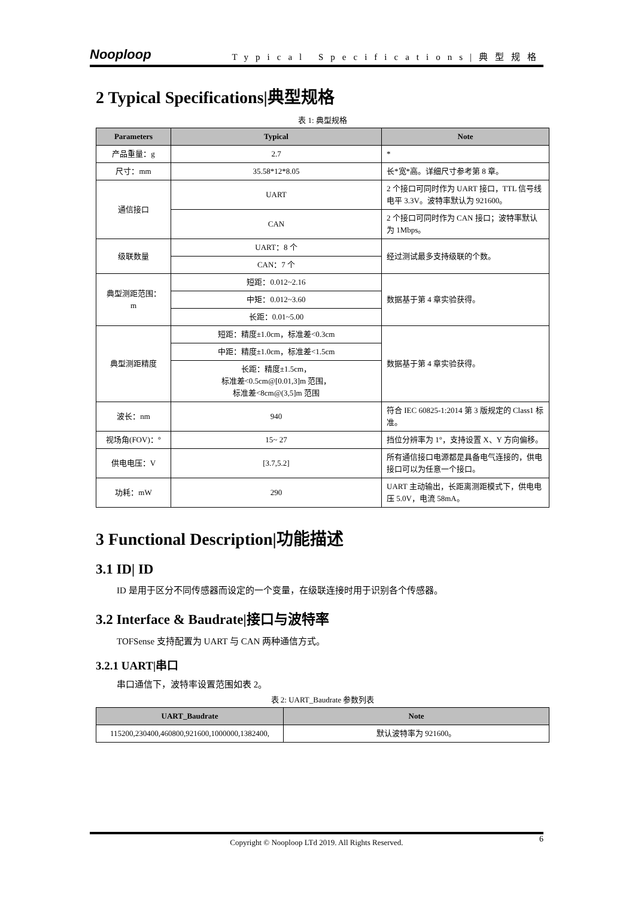Nooploop Typical Specifications|典型规格
2 Typical Specifications|典型规格
表 1: 典型规格
| Parameters | Typical | Note |
| --- | --- | --- |
| 产品重量：g | 2.7 | * |
| 尺寸：mm | 35.58*12*8.05 | 长*宽*高。详细尺寸参考第 8 章。 |
| 通信接口 | UART | 2 个接口可同时作为 UART 接口，TTL 信号线电平 3.3V。波特率默认为 921600。 |
| | CAN | 2 个接口可同时作为 CAN 接口；波特率默认为 1Mbps。 |
| 级联数量 | UART：8 个 | 经过测试最多支持级联的个数。 |
| | CAN：7 个 | |
| 典型测距范围： m | 短距：0.012~2.16 | 数据基于第 4 章实验获得。 |
| | 中矩：0.012~3.60 | |
| | 长距：0.01~5.00 | |
| 典型测距精度 | 短距：精度±1.0cm，标准差<0.3cm | 数据基于第 4 章实验获得。 |
| | 中距：精度±1.0cm，标准差<1.5cm | |
| | 长距：精度±1.5cm， 标准差<0.5cm@[0.01,3]m 范围， 标准差<8cm@(3,5]m 范围 | |
| 波长：nm | 940 | 符合 IEC 60825-1:2014 第 3 版规定的 Class1 标准。 |
| 视场角(FOV)：° | 15~ 27 | 挡位分辨率为 1°，支持设置 X、Y 方向偏移。 |
| 供电电压：V | [3.7,5.2] | 所有通信接口电源都是具备电气连接的，供电接口可以为任意一个接口。 |
| 功耗：mW | 290 | UART 主动输出，长距离测距模式下，供电电压 5.0V，电流 58mA。 |
3 Functional Description|功能描述
3.1 ID| ID
ID 是用于区分不同传感器而设定的一个变量，在级联连接时用于识别各个传感器。
3.2 Interface & Baudrate|接口与波特率
TOFSense 支持配置为 UART 与 CAN 两种通信方式。
3.2.1 UART|串口
串口通信下，波特率设置范围如表 2。
表 2: UART_Baudrate 参数列表
| UART_Baudrate | Note |
| --- | --- |
| 115200,230400,460800,921600,1000000,1382400, | 默认波特率为 921600。 |
Copyright © Nooploop LTd 2019. All Rights Reserved. 6